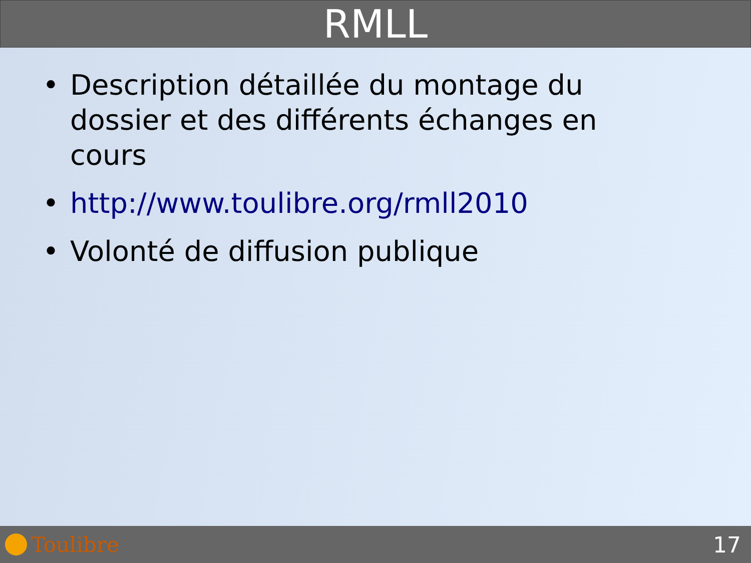RMLL
• Description détaillée du montage du dossier et des différents échanges en cours
• http://www.toulibre.org/rmll2010
• Volonté de diffusion publique
Toulibre 17